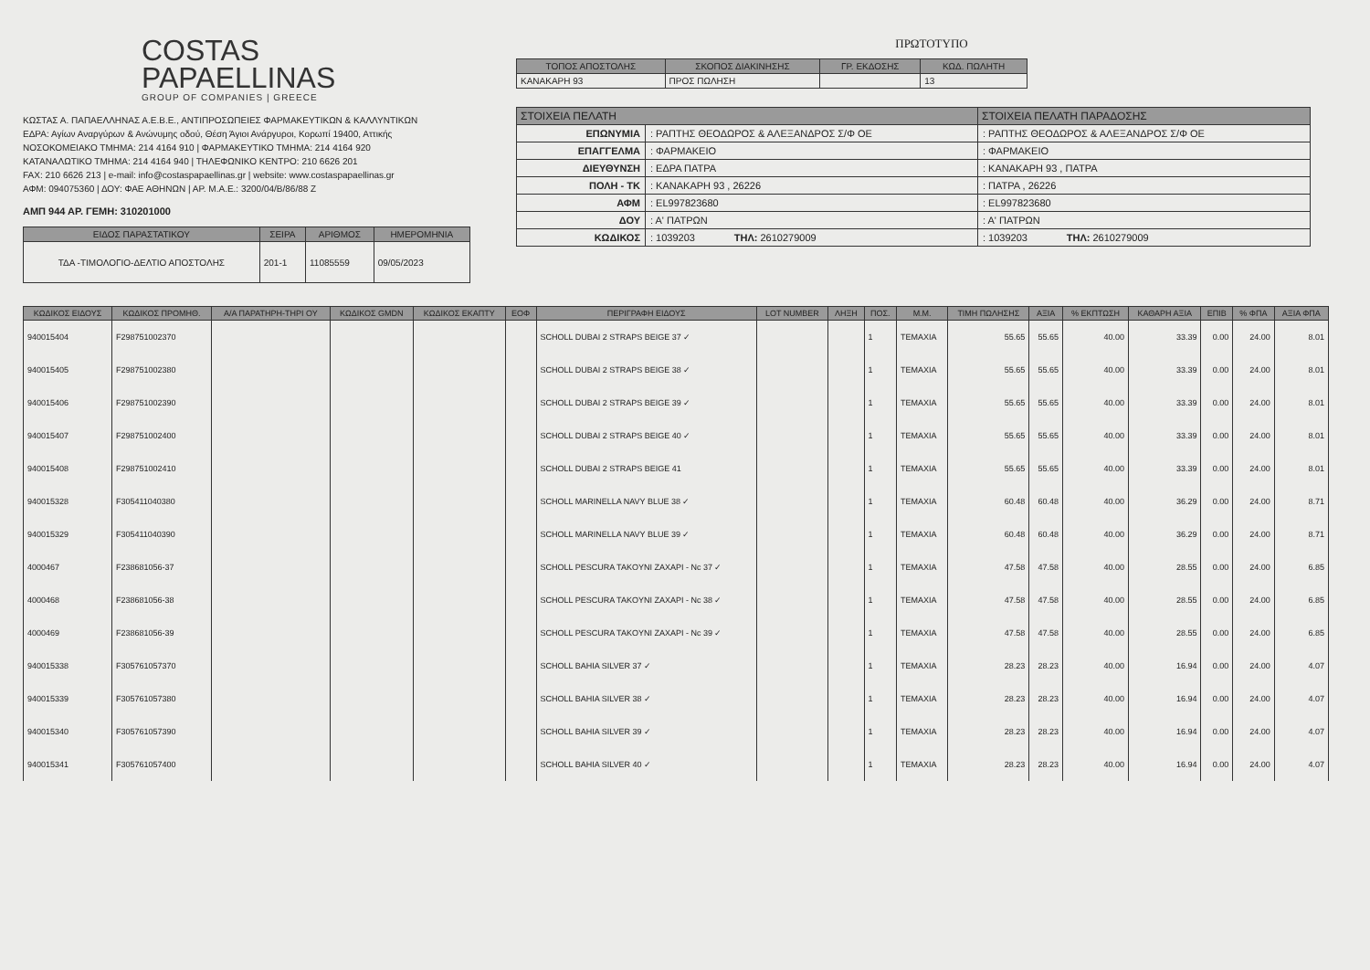COSTAS
PAPAELLINAS
GROUP OF COMPANIES | GREECE
ΚΩΣΤΑΣ Α. ΠΑΠΑΕΛΛΗΝΑΣ Α.Ε.Β.Ε., ΑΝΤΙΠΡΟΣΩΠΕΙΕΣ ΦΑΡΜΑΚΕΥΤΙΚΩΝ & ΚΑΛΛΥΝΤΙΚΩΝ
ΕΔΡΑ: Αγίων Αναργύρων & Ανώνυμης οδού, Θέση Άγιοι Ανάργυροι, Κορωπί 19400, Αττικής
ΝΟΣΟΚΟΜΕΙΑΚΟ ΤΜΗΜΑ: 214 4164 910 | ΦΑΡΜΑΚΕΥΤΙΚΟ ΤΜΗΜΑ: 214 4164 920
ΚΑΤΑΝΑΛΩΤΙΚΟ ΤΜΗΜΑ: 214 4164 940 | ΤΗΛΕΦΩΝΙΚΟ ΚΕΝΤΡΟ: 210 6626 201
FAX: 210 6626 213 | e-mail: info@costaspapaellinas.gr | website: www.costaspapaellinas.gr
ΑΦΜ: 094075360 | ΔΟΥ: ΦΑΕ ΑΘΗΝΩΝ | ΑΡ. Μ.Α.Ε.: 3200/04/Β/86/88 Ζ
ΑΜΠ 944 ΑΡ. ΓΕΜΗ: 310201000
| ΕΙΔΟΣ ΠΑΡΑΣΤΑΤΙΚΟΥ | ΣΕΙΡΑ | ΑΡΙΘΜΟΣ | ΗΜΕΡΟΜΗΝΙΑ |
| --- | --- | --- | --- |
| ΤΔΑ -ΤΙΜΟΛΟΓΙΟ-ΔΕΛΤΙΟ ΑΠΟΣΤΟΛΗΣ | 201-1 | 11085559 | 09/05/2023 |
ΠΡΩΤΟΤΥΠΟ
| ΤΟΠΟΣ ΑΠΟΣΤΟΛΗΣ | ΣΚΟΠΟΣ ΔΙΑΚΙΝΗΣΗΣ | ΓΡ. ΕΚΔΟΣΗΣ | ΚΩΔ. ΠΩΛΗΤΗ |
| --- | --- | --- | --- |
| ΚΑΝΑΚΑΡΗ 93 | ΠΡΟΣ ΠΩΛΗΣΗ | | 13 |
| ΣΤΟΙΧΕΙΑ ΠΕΛΑΤΗ | | ΣΤΟΙΧΕΙΑ ΠΕΛΑΤΗ ΠΑΡΑΔΟΣΗΣ |
| --- | --- | --- |
| ΕΠΩΝΥΜΙΑ | : ΡΑΠΤΗΣ ΘΕΟΔΩΡΟΣ & ΑΛΕΞΑΝΔΡΟΣ Σ/Φ ΟΕ | : ΡΑΠΤΗΣ ΘΕΟΔΩΡΟΣ & ΑΛΕΞΑΝΔΡΟΣ Σ/Φ ΟΕ |
| ΕΠΑΓΓΕΛΜΑ | : ΦΑΡΜΑΚΕΙΟ | : ΦΑΡΜΑΚΕΙΟ |
| ΔΙΕΥΘΥΝΣΗ | : ΕΔΡΑ ΠΑΤΡΑ | : ΚΑΝΑΚΑΡΗ 93 , ΠΑΤΡΑ |
| ΠΟΛΗ - ΤΚ | : ΚΑΝΑΚΑΡΗ 93 , 26226 | : ΠΑΤΡΑ , 26226 |
| ΑΦΜ | : EL997823680 | : EL997823680 |
| ΔΟΥ | : Α' ΠΑΤΡΩΝ | : Α' ΠΑΤΡΩΝ |
| ΚΩΔΙΚΟΣ | : 1039203 ΤΗΛ: 2610279009 | : 1039203 ΤΗΛ: 2610279009 |
| ΚΩΔΙΚΟΣ ΕΙΔΟΥΣ | ΚΩΔΙΚΟΣ ΠΡΟΜΗΘ. | Α/Α ΠΑΡΑΤΗΡΗ-ΤΗΡΙ ΟΥ | ΚΩΔΙΚΟΣ GMDN | ΚΩΔΙΚΟΣ ΕΚΑΠΤΥ | ΕΟΦ | ΠΕΡΙΓΡΑΦΗ ΕΙΔΟΥΣ | LOT NUMBER | ΛΗΞΗ | ΠΟΣ. | Μ.Μ. | ΤΙΜΗ ΠΩΛΗΣΗΣ | ΑΞΙΑ | % ΕΚΠΤΩΣΗ | ΚΑΘΑΡΗ ΑΞΙΑ | ΕΠΙΒ | % ΦΠΑ | ΑΞΙΑ ΦΠΑ |
| --- | --- | --- | --- | --- | --- | --- | --- | --- | --- | --- | --- | --- | --- | --- | --- | --- | --- |
| 940015404 | F298751002370 | | | | | SCHOLL DUBAI 2 STRAPS BEIGE 37 ✓ | | | 1 | TEMAXIA | 55.65 | 55.65 | 40.00 | 33.39 | 0.00 | 24.00 | 8.01 |
| 940015405 | F298751002380 | | | | | SCHOLL DUBAI 2 STRAPS BEIGE 38 ✓ | | | 1 | TEMAXIA | 55.65 | 55.65 | 40.00 | 33.39 | 0.00 | 24.00 | 8.01 |
| 940015406 | F298751002390 | | | | | SCHOLL DUBAI 2 STRAPS BEIGE 39 ✓ | | | 1 | TEMAXIA | 55.65 | 55.65 | 40.00 | 33.39 | 0.00 | 24.00 | 8.01 |
| 940015407 | F298751002400 | | | | | SCHOLL DUBAI 2 STRAPS BEIGE 40 ✓ | | | 1 | TEMAXIA | 55.65 | 55.65 | 40.00 | 33.39 | 0.00 | 24.00 | 8.01 |
| 940015408 | F298751002410 | | | | | SCHOLL DUBAI 2 STRAPS BEIGE 41 | | | 1 | TEMAXIA | 55.65 | 55.65 | 40.00 | 33.39 | 0.00 | 24.00 | 8.01 |
| 940015328 | F305411040380 | | | | | SCHOLL MARINELLA NAVY BLUE 38 ✓ | | | 1 | TEMAXIA | 60.48 | 60.48 | 40.00 | 36.29 | 0.00 | 24.00 | 8.71 |
| 940015329 | F305411040390 | | | | | SCHOLL MARINELLA NAVY BLUE 39 ✓ | | | 1 | TEMAXIA | 60.48 | 60.48 | 40.00 | 36.29 | 0.00 | 24.00 | 8.71 |
| 4000467 | F238681056-37 | | | | | SCHOLL PESCURA TAKOYNI ZAXAPI - Nc 37 ✓ | | | 1 | TEMAXIA | 47.58 | 47.58 | 40.00 | 28.55 | 0.00 | 24.00 | 6.85 |
| 4000468 | F238681056-38 | | | | | SCHOLL PESCURA TAKOYNI ZAXAPI - Nc 38 ✓ | | | 1 | TEMAXIA | 47.58 | 47.58 | 40.00 | 28.55 | 0.00 | 24.00 | 6.85 |
| 4000469 | F238681056-39 | | | | | SCHOLL PESCURA TAKOYNI ZAXAPI - Nc 39 ✓ | | | 1 | TEMAXIA | 47.58 | 47.58 | 40.00 | 28.55 | 0.00 | 24.00 | 6.85 |
| 940015338 | F305761057370 | | | | | SCHOLL BAHIA SILVER 37 ✓ | | | 1 | TEMAXIA | 28.23 | 28.23 | 40.00 | 16.94 | 0.00 | 24.00 | 4.07 |
| 940015339 | F305761057380 | | | | | SCHOLL BAHIA SILVER 38 ✓ | | | 1 | TEMAXIA | 28.23 | 28.23 | 40.00 | 16.94 | 0.00 | 24.00 | 4.07 |
| 940015340 | F305761057390 | | | | | SCHOLL BAHIA SILVER 39 ✓ | | | 1 | TEMAXIA | 28.23 | 28.23 | 40.00 | 16.94 | 0.00 | 24.00 | 4.07 |
| 940015341 | F305761057400 | | | | | SCHOLL BAHIA SILVER 40 ✓ | | | 1 | TEMAXIA | 28.23 | 28.23 | 40.00 | 16.94 | 0.00 | 24.00 | 4.07 |